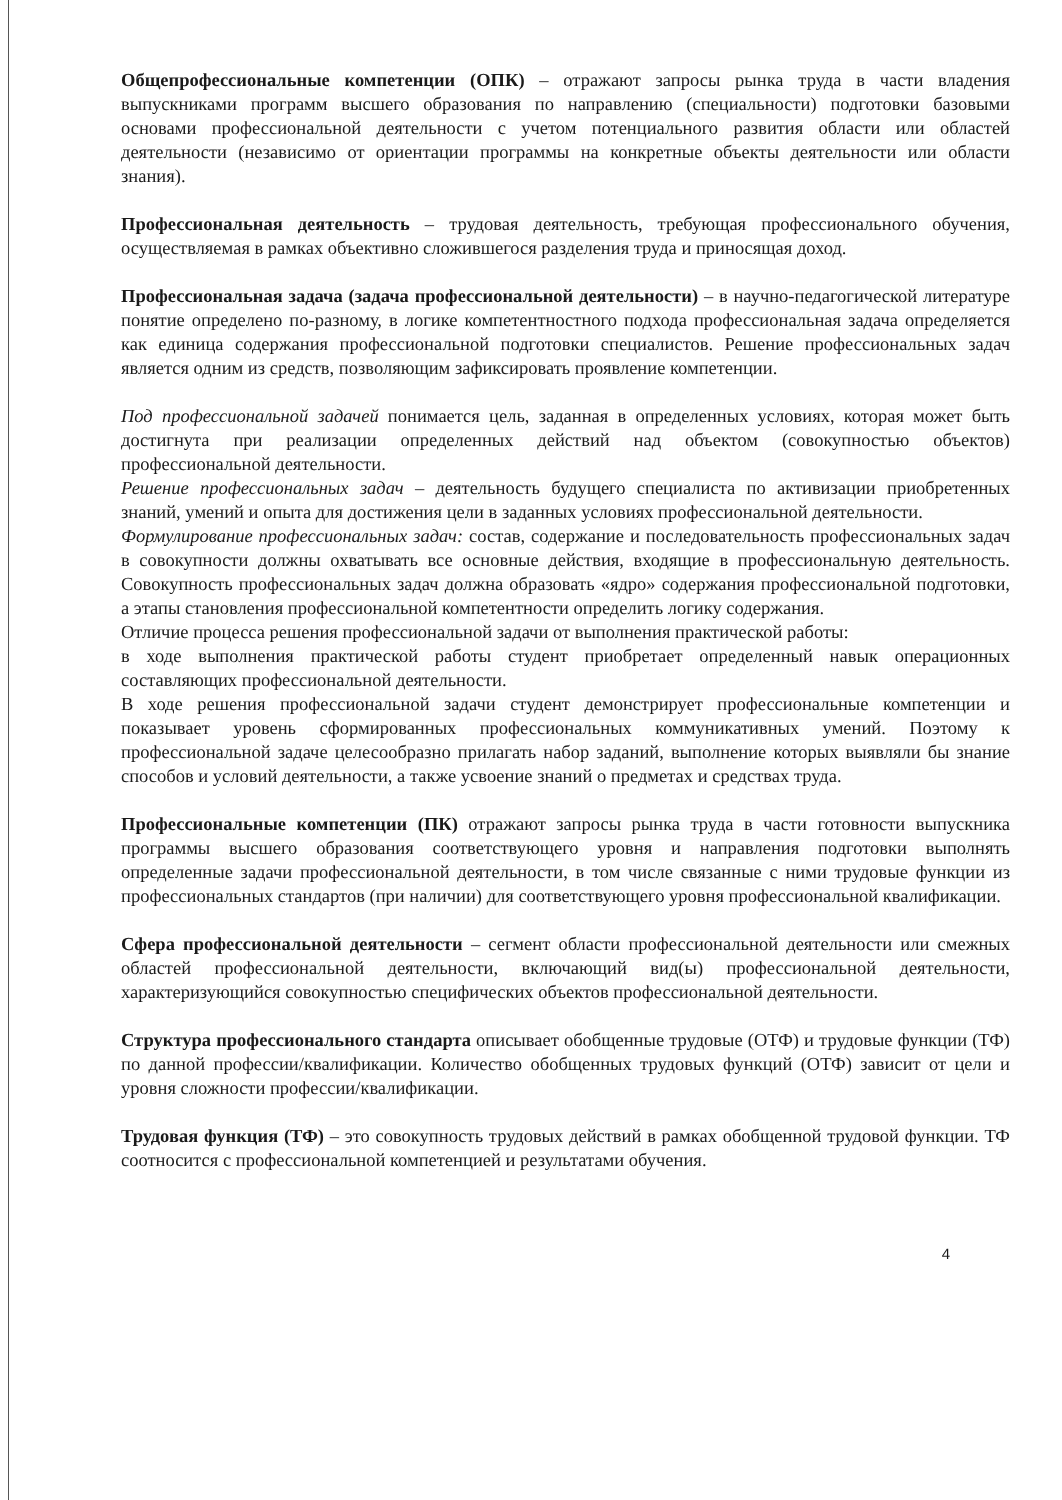Общепрофессиональные компетенции (ОПК) – отражают запросы рынка труда в части владения выпускниками программ высшего образования по направлению (специальности) подготовки базовыми основами профессиональной деятельности с учетом потенциального развития области или областей деятельности (независимо от ориентации программы на конкретные объекты деятельности или области знания).
Профессиональная деятельность – трудовая деятельность, требующая профессионального обучения, осуществляемая в рамках объективно сложившегося разделения труда и приносящая доход.
Профессиональная задача (задача профессиональной деятельности) – в научно-педагогической литературе понятие определено по-разному, в логике компетентностного подхода профессиональная задача определяется как единица содержания профессиональной подготовки специалистов. Решение профессиональных задач является одним из средств, позволяющим зафиксировать проявление компетенции.
Под профессиональной задачей понимается цель, заданная в определенных условиях, которая может быть достигнута при реализации определенных действий над объектом (совокупностью объектов) профессиональной деятельности.
Решение профессиональных задач – деятельность будущего специалиста по активизации приобретенных знаний, умений и опыта для достижения цели в заданных условиях профессиональной деятельности.
Формулирование профессиональных задач: состав, содержание и последовательность профессиональных задач в совокупности должны охватывать все основные действия, входящие в профессиональную деятельность. Совокупность профессиональных задач должна образовать «ядро» содержания профессиональной подготовки, а этапы становления профессиональной компетентности определить логику содержания.
Отличие процесса решения профессиональной задачи от выполнения практической работы:
в ходе выполнения практической работы студент приобретает определенный навык операционных составляющих профессиональной деятельности.
В ходе решения профессиональной задачи студент демонстрирует профессиональные компетенции и показывает уровень сформированных профессиональных коммуникативных умений. Поэтому к профессиональной задаче целесообразно прилагать набор заданий, выполнение которых выявляли бы знание способов и условий деятельности, а также усвоение знаний о предметах и средствах труда.
Профессиональные компетенции (ПК) отражают запросы рынка труда в части готовности выпускника программы высшего образования соответствующего уровня и направления подготовки выполнять определенные задачи профессиональной деятельности, в том числе связанные с ними трудовые функции из профессиональных стандартов (при наличии) для соответствующего уровня профессиональной квалификации.
Сфера профессиональной деятельности – сегмент области профессиональной деятельности или смежных областей профессиональной деятельности, включающий вид(ы) профессиональной деятельности, характеризующийся совокупностью специфических объектов профессиональной деятельности.
Структура профессионального стандарта описывает обобщенные трудовые (ОТФ) и трудовые функции (ТФ) по данной профессии/квалификации. Количество обобщенных трудовых функций (ОТФ) зависит от цели и уровня сложности профессии/квалификации.
Трудовая функция (ТФ) – это совокупность трудовых действий в рамках обобщенной трудовой функции. ТФ соотносится с профессиональной компетенцией и результатами обучения.
4